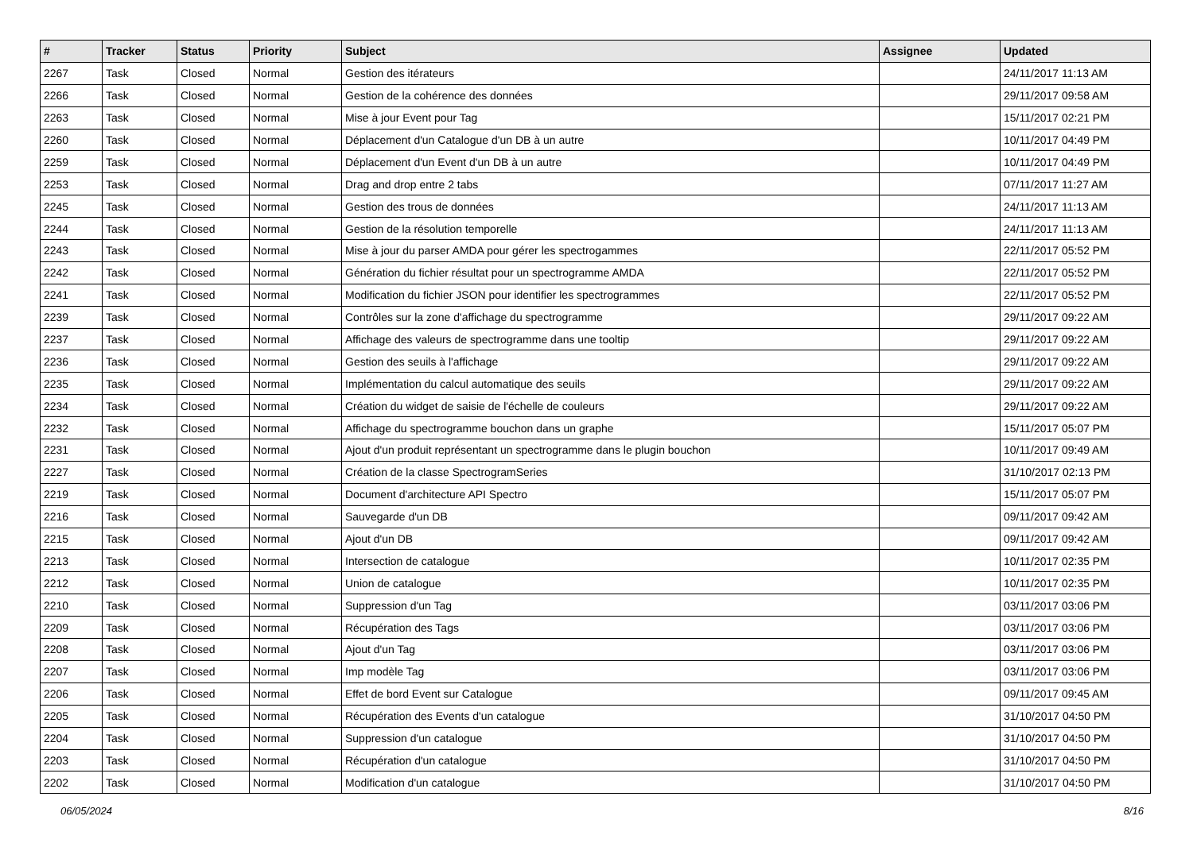| # | Tracker | Status | Priority | Subject | Assignee | Updated |
| --- | --- | --- | --- | --- | --- | --- |
| 2267 | Task | Closed | Normal | Gestion des itérateurs | | 24/11/2017 11:13 AM |
| 2266 | Task | Closed | Normal | Gestion de la cohérence des données | | 29/11/2017 09:58 AM |
| 2263 | Task | Closed | Normal | Mise à jour Event pour Tag | | 15/11/2017 02:21 PM |
| 2260 | Task | Closed | Normal | Déplacement d'un Catalogue d'un DB à un autre | | 10/11/2017 04:49 PM |
| 2259 | Task | Closed | Normal | Déplacement d'un Event d'un DB à un autre | | 10/11/2017 04:49 PM |
| 2253 | Task | Closed | Normal | Drag and drop entre 2 tabs | | 07/11/2017 11:27 AM |
| 2245 | Task | Closed | Normal | Gestion des trous de données | | 24/11/2017 11:13 AM |
| 2244 | Task | Closed | Normal | Gestion de la résolution temporelle | | 24/11/2017 11:13 AM |
| 2243 | Task | Closed | Normal | Mise à jour du parser AMDA pour gérer les spectrogammes | | 22/11/2017 05:52 PM |
| 2242 | Task | Closed | Normal | Génération du fichier résultat pour un spectrogramme AMDA | | 22/11/2017 05:52 PM |
| 2241 | Task | Closed | Normal | Modification du fichier JSON pour identifier les spectrogrammes | | 22/11/2017 05:52 PM |
| 2239 | Task | Closed | Normal | Contrôles sur la zone d'affichage du spectrogramme | | 29/11/2017 09:22 AM |
| 2237 | Task | Closed | Normal | Affichage des valeurs de spectrogramme dans une tooltip | | 29/11/2017 09:22 AM |
| 2236 | Task | Closed | Normal | Gestion des seuils à l'affichage | | 29/11/2017 09:22 AM |
| 2235 | Task | Closed | Normal | Implémentation du calcul automatique des seuils | | 29/11/2017 09:22 AM |
| 2234 | Task | Closed | Normal | Création du widget de saisie de l'échelle de couleurs | | 29/11/2017 09:22 AM |
| 2232 | Task | Closed | Normal | Affichage du spectrogramme bouchon dans un graphe | | 15/11/2017 05:07 PM |
| 2231 | Task | Closed | Normal | Ajout d'un produit représentant un spectrogramme dans le plugin bouchon | | 10/11/2017 09:49 AM |
| 2227 | Task | Closed | Normal | Création de la classe SpectrogramSeries | | 31/10/2017 02:13 PM |
| 2219 | Task | Closed | Normal | Document d'architecture API Spectro | | 15/11/2017 05:07 PM |
| 2216 | Task | Closed | Normal | Sauvegarde d'un DB | | 09/11/2017 09:42 AM |
| 2215 | Task | Closed | Normal | Ajout d'un DB | | 09/11/2017 09:42 AM |
| 2213 | Task | Closed | Normal | Intersection de catalogue | | 10/11/2017 02:35 PM |
| 2212 | Task | Closed | Normal | Union de catalogue | | 10/11/2017 02:35 PM |
| 2210 | Task | Closed | Normal | Suppression d'un Tag | | 03/11/2017 03:06 PM |
| 2209 | Task | Closed | Normal | Récupération des Tags | | 03/11/2017 03:06 PM |
| 2208 | Task | Closed | Normal | Ajout d'un Tag | | 03/11/2017 03:06 PM |
| 2207 | Task | Closed | Normal | Imp modèle Tag | | 03/11/2017 03:06 PM |
| 2206 | Task | Closed | Normal | Effet de bord Event sur Catalogue | | 09/11/2017 09:45 AM |
| 2205 | Task | Closed | Normal | Récupération des Events d'un catalogue | | 31/10/2017 04:50 PM |
| 2204 | Task | Closed | Normal | Suppression d'un catalogue | | 31/10/2017 04:50 PM |
| 2203 | Task | Closed | Normal | Récupération d'un catalogue | | 31/10/2017 04:50 PM |
| 2202 | Task | Closed | Normal | Modification d'un catalogue | | 31/10/2017 04:50 PM |
06/05/2024 8/16